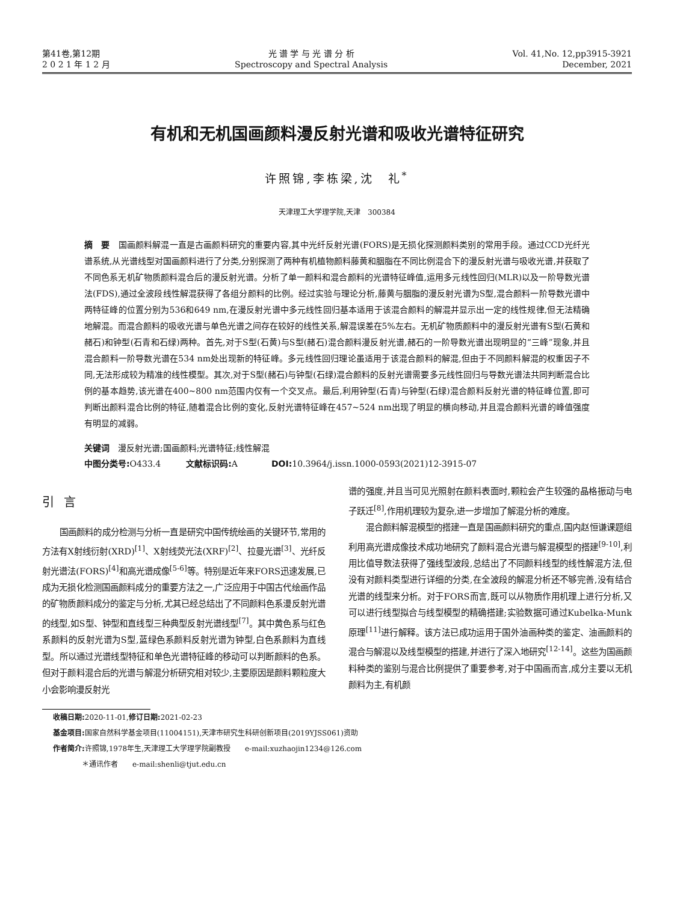第41卷,第12期
2 0 2 1 年 1 2 月
光 谱 学 与 光 谱 分 析
Spectroscopy and Spectral Analysis
Vol. 41,No. 12,pp3915-3921
December, 2021
有机和无机国画颜料漫反射光谱和吸收光谱特征研究
许照锦,李栋梁,沈　礼<sup>*</sup>
天津理工大学理学院,天津　300384
摘　要　国画颜料解混一直是古画颜料研究的重要内容,其中光纤反射光谱(FORS)是无损化探测颜料类别的常用手段。通过CCD光纤光谱系统,从光谱线型对国画颜料进行了分类,分别探测了两种有机植物颜料藤黄和胭脂在不同比例混合下的漫反射光谱与吸收光谱,并获取了不同色系无机矿物质颜料混合后的漫反射光谱。分析了单一颜料和混合颜料的光谱特征峰值,运用多元线性回归(MLR)以及一阶导数光谱法(FDS),通过全波段线性解混获得了各组分颜料的比例。经过实验与理论分析,藤黄与胭脂的漫反射光谱为S型,混合颜料一阶导数光谱中两特征峰的位置分别为536和649 nm,在漫反射光谱中多元线性回归基本适用于该混合颜料的解混并显示出一定的线性规律,但无法精确地解混。而混合颜料的吸收光谱与单色光谱之间存在较好的线性关系,解混误差在5%左右。无机矿物质颜料中的漫反射光谱有S型(石黄和赭石)和钟型(石青和石绿)两种。首先,对于S型(石黄)与S型(赭石)混合颜料漫反射光谱,赭石的一阶导数光谱出现明显的“三峰”现象,并且混合颜料一阶导数光谱在534 nm处出现新的特征峰。多元线性回归理论虽适用于该混合颜料的解混,但由于不同颜料解混的权重因子不同,无法形成较为精准的线性模型。其次,对于S型(赭石)与钟型(石绿)混合颜料的反射光谱需要多元线性回归与导数光谱法共同判断混合比例的基本趋势,该光谱在400~800 nm范围内仅有一个交叉点。最后,利用钟型(石青)与钟型(石绿)混合颜料反射光谱的特征峰位置,即可判断出颜料混合比例的特征,随着混合比例的变化,反射光谱特征峰在457~524 nm出现了明显的横向移动,并且混合颜料光谱的峰值强度有明显的减弱。
关键词　漫反射光谱;国画颜料;光谱特征;线性解混
中图分类号: O433.4　　　文献标识码: A　　　　DOI: 10.3964/j.issn.1000-0593(2021)12-3915-07
引言
国画颜料的成分检测与分析一直是研究中国传统绘画的关键环节,常用的方法有X射线衍射(XRD)<sup>[1]</sup>、X射线荧光法(XRF)<sup>[2]</sup>、拉曼光谱<sup>[3]</sup>、光纤反射光谱法(FORS)<sup>[4]</sup>和高光谱成像<sup>[5-6]</sup>等。特别是近年来FORS迅速发展,已成为无损化检测国画颜料成分的重要方法之一,广泛应用于中国古代绘画作品的矿物质颜料成分的鉴定与分析,尤其已经总结出了不同颜料色系漫反射光谱的线型,如S型、钟型和直线型三种典型反射光谱线型<sup>[7]</sup>。其中黄色系与红色系颜料的反射光谱为S型,蓝绿色系颜料反射光谱为钟型,白色系颜料为直线型。所以通过光谱线型特征和单色光谱特征峰的移动可以判断颜料的色系。但对于颜料混合后的光谱与解混分析研究相对较少,主要原因是颜料颗粒度大小会影响漫反射光
谱的强度,并且当可见光照射在颜料表面时,颗粒会产生较强的晶格振动与电子跃迁<sup>[8]</sup>,作用机理较为复杂,进一步增加了解混分析的难度。
混合颜料解混模型的搭建一直是国画颜料研究的重点,国内赵恒谦课题组利用高光谱成像技术成功地研究了颜料混合光谱与解混模型的搭建<sup>[9-10]</sup>,利用比值导数法获得了强线型波段,总结出了不同颜料线型的线性解混方法,但没有对颜料类型进行详细的分类,在全波段的解混分析还不够完善,没有结合光谱的线型来分析。对于FORS而言,既可以从物质作用机理上进行分析,又可以进行线型拟合与线型模型的精确搭建;实验数据可通过Kubelka-Munk原理<sup>[11]</sup>进行解释。该方法已成功运用于国外油画种类的鉴定、油画颜料的混合与解混以及线型模型的搭建,并进行了深入地研究<sup>[12-14]</sup>。这些为国画颜料种类的鉴别与混合比例提供了重要参考,对于中国画而言,成分主要以无机颜料为主,有机颜
收稿日期: 2020-11-01,修订日期: 2021-02-23
基金项目: 国家自然科学基金项目(11004151),天津市研究生科研创新项目(2019YJSS061)资助
作者简介: 许照锦,1978年生,天津理工大学理学院副教授　　e-mail:xuzhaojin1234@126.com
　　　　＊通讯作者　　e-mail:shenli@tjut.edu.cn